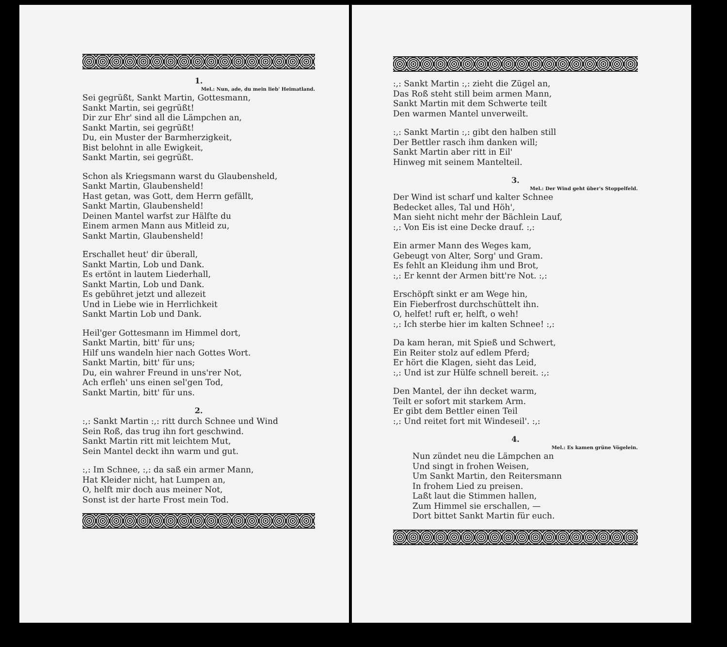1.
Mel.: Nun, ade, du mein lieb' Heimatland.
Sei gegrüßt, Sankt Martin, Gottesmann,
Sankt Martin, sei gegrüßt!
Dir zur Ehr' sind all die Lämpchen an,
Sankt Martin, sei gegrüßt!
Du, ein Muster der Barmherzigkeit,
Bist belohnt in alle Ewigkeit,
Sankt Martin, sei gegrüßt.
Schon als Kriegsmann warst du Glaubensheld,
Sankt Martin, Glaubensheld!
Hast getan, was Gott, dem Herrn gefällt,
Sankt Martin, Glaubensheld!
Deinen Mantel warfst zur Hälfte du
Einem armen Mann aus Mitleid zu,
Sankt Martin, Glaubensheld!
Erschallet heut' dir überall,
Sankt Martin, Lob und Dank.
Es ertönt in lautem Liederhall,
Sankt Martin, Lob und Dank.
Es gebühret jetzt und allezeit
Und in Liebe wie in Herrlichkeit
Sankt Martin Lob und Dank.
Heil'ger Gottesmann im Himmel dort,
Sankt Martin, bitt' für uns;
Hilf uns wandeln hier nach Gottes Wort.
Sankt Martin, bitt' für uns;
Du, ein wahrer Freund in uns'rer Not,
Ach erfleh' uns einen sel'gen Tod,
Sankt Martin, bitt' für uns.
2.
:,: Sankt Martin :,: ritt durch Schnee und Wind
Sein Roß, das trug ihn fort geschwind.
Sankt Martin ritt mit leichtem Mut,
Sein Mantel deckt ihn warm und gut.
:,: Im Schnee, :,: da saß ein armer Mann,
Hat Kleider nicht, hat Lumpen an,
O, helft mir doch aus meiner Not,
Sonst ist der harte Frost mein Tod.
:,: Sankt Martin :,: zieht die Zügel an,
Das Roß steht still beim armen Mann,
Sankt Martin mit dem Schwerte teilt
Den warmen Mantel unverweilt.
:,: Sankt Martin :,: gibt den halben still
Der Bettler rasch ihm danken will;
Sankt Martin aber ritt in Eil'
Hinweg mit seinem Mantelteil.
3.
Mel.: Der Wind geht über's Stoppelfeld.
Der Wind ist scharf und kalter Schnee
Bedecket alles, Tal und Höh',
Man sieht nicht mehr der Bächlein Lauf,
:,: Von Eis ist eine Decke drauf. :,:
Ein armer Mann des Weges kam,
Gebeugt von Alter, Sorg' und Gram.
Es fehlt an Kleidung ihm und Brot,
:,: Er kennt der Armen bitt're Not. :,:
Erschöpft sinkt er am Wege hin,
Ein Fieberfrost durchschüttelt ihn.
O, helfet! ruft er, helft, o weh!
:,: Ich sterbe hier im kalten Schnee! :,:
Da kam heran, mit Spieß und Schwert,
Ein Reiter stolz auf edlem Pferd;
Er hört die Klagen, sieht das Leid,
:,: Und ist zur Hülfe schnell bereit. :,:
Den Mantel, der ihn decket warm,
Teilt er sofort mit starkem Arm.
Er gibt dem Bettler einen Teil
:,: Und reitet fort mit Windeseil'. :,:
4.
Mel.: Es kamen grüne Vögelein.
Nun zündet neu die Lämpchen an
Und singt in frohen Weisen,
Um Sankt Martin, den Reitersmann
In frohem Lied zu preisen.
Laßt laut die Stimmen hallen,
Zum Himmel sie erschallen, —
Dort bittet Sankt Martin für euch.